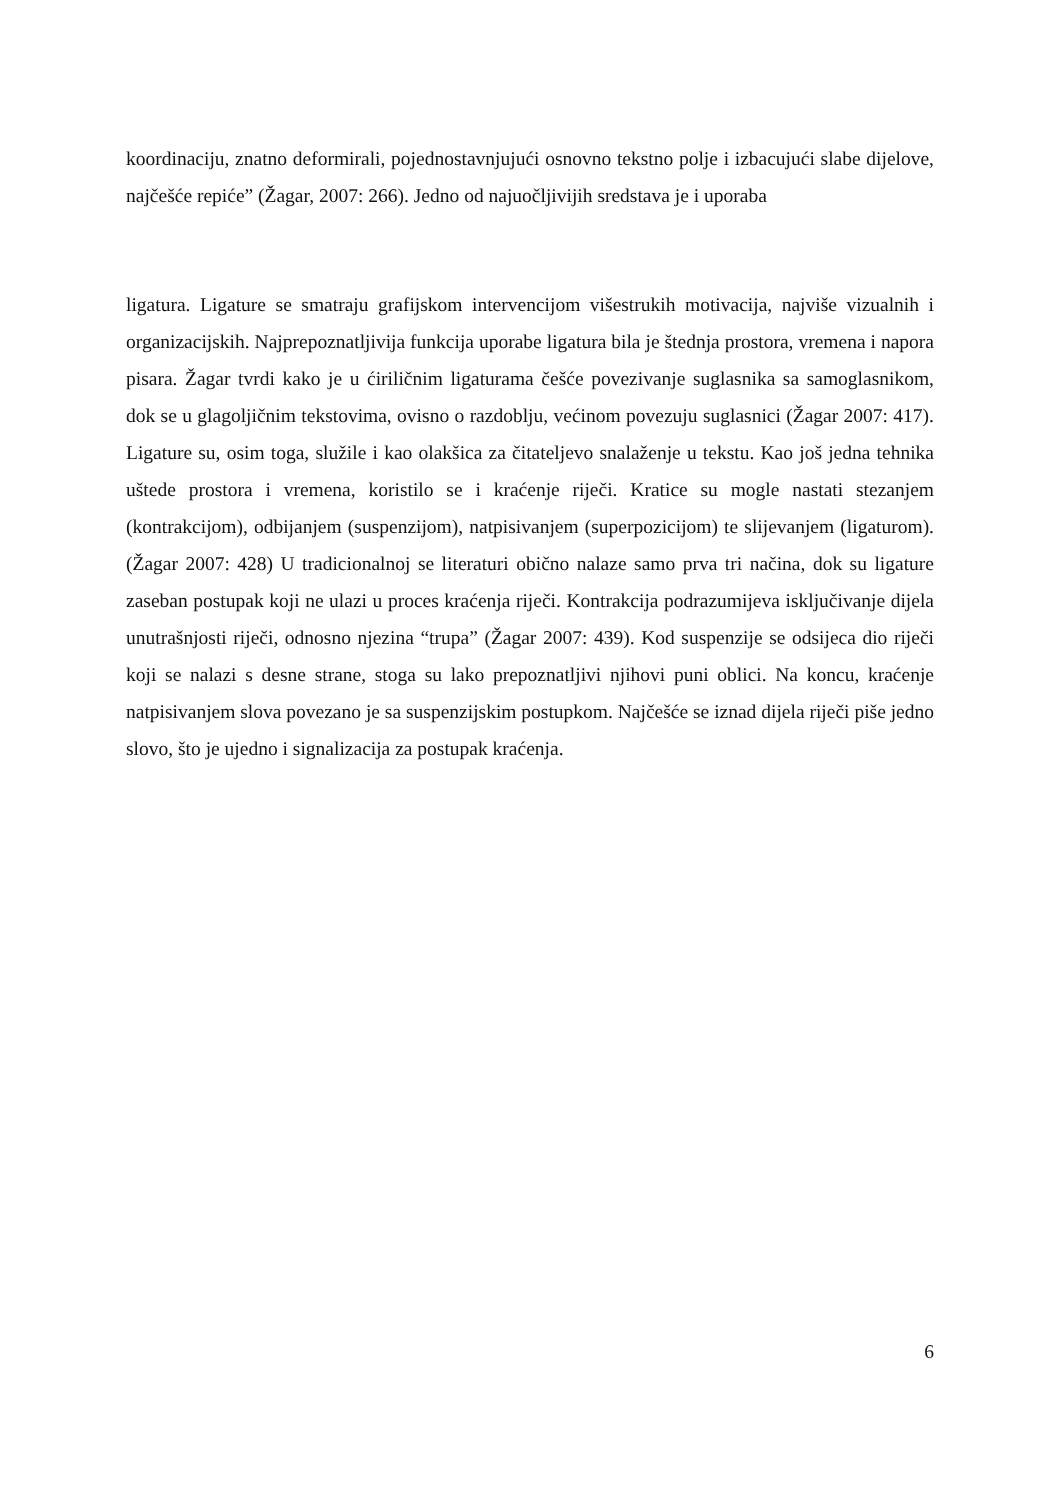koordinaciju, znatno deformirali, pojednostavnjujući osnovno tekstno polje i izbacujući slabe dijelove, najčešće repiće” (Žagar, 2007: 266). Jedno od najuočljivijih sredstava je i uporaba
ligatura. Ligature se smatraju grafijskom intervencijom višestrukih motivacija, najviše vizualnih i organizacijskih. Najprepoznatljivija funkcija uporabe ligatura bila je štednja prostora, vremena i napora pisara. Žagar tvrdi kako je u ćiriličnim ligaturama češće povezivanje suglasnika sa samoglasnikom, dok se u glagoljičnim tekstovima, ovisno o razdoblju, većinom povezuju suglasnici (Žagar 2007: 417). Ligature su, osim toga, služile i kao olakšica za čitateljevo snalaženje u tekstu. Kao još jedna tehnika uštede prostora i vremena, koristilo se i kraćenje riječi. Kratice su mogle nastati stezanjem (kontrakcijom), odbijanjem (suspenzijom), natpisivanjem (superpozicijom) te slijevanjem (ligaturom). (Žagar 2007: 428) U tradicionalnoj se literaturi obično nalaze samo prva tri načina, dok su ligature zaseban postupak koji ne ulazi u proces kraćenja riječi. Kontrakcija podrazumijeva isključivanje dijela unutrašnjosti riječi, odnosno njezina “trupa” (Žagar 2007: 439). Kod suspenzije se odsijeca dio riječi koji se nalazi s desne strane, stoga su lako prepoznatljivi njihovi puni oblici. Na koncu, kraćenje natpisivanjem slova povezano je sa suspenzijskim postupkom. Najčešće se iznad dijela riječi piše jedno slovo, što je ujedno i signalizacija za postupak kraćenja.
6